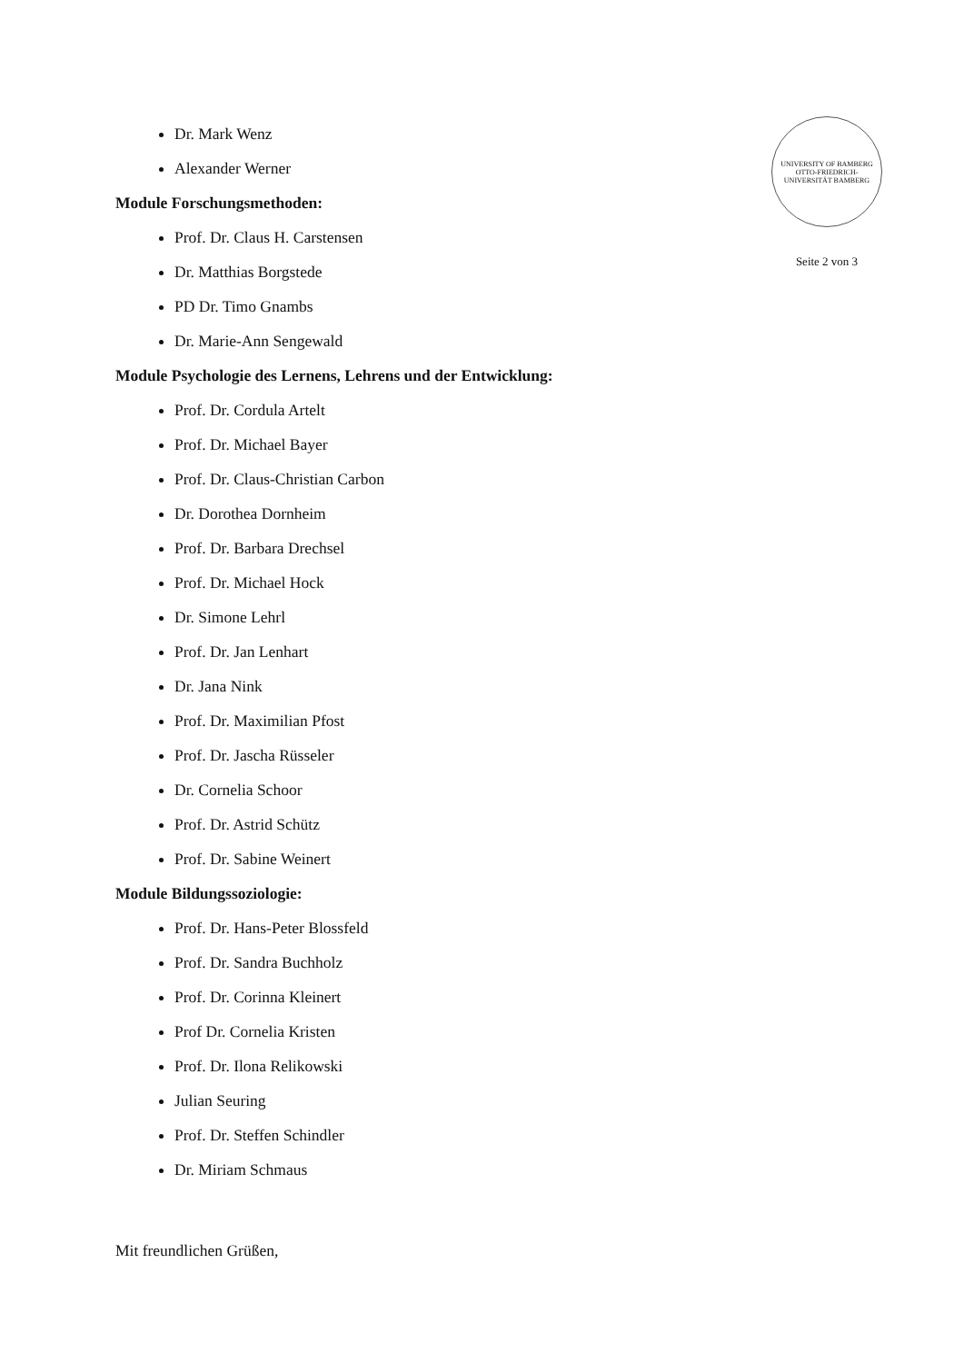Dr. Mark Wenz
Alexander Werner
Module Forschungsmethoden:
Prof. Dr. Claus H. Carstensen
Dr. Matthias Borgstede
PD Dr. Timo Gnambs
Dr. Marie-Ann Sengewald
Module Psychologie des Lernens, Lehrens und der Entwicklung:
Prof. Dr. Cordula Artelt
Prof. Dr. Michael Bayer
Prof. Dr. Claus-Christian Carbon
Dr. Dorothea Dornheim
Prof. Dr. Barbara Drechsel
Prof. Dr. Michael Hock
Dr. Simone Lehrl
Prof. Dr. Jan Lenhart
Dr. Jana Nink
Prof. Dr. Maximilian Pfost
Prof. Dr. Jascha Rüsseler
Dr. Cornelia Schoor
Prof. Dr. Astrid Schütz
Prof. Dr. Sabine Weinert
Module Bildungssoziologie:
Prof. Dr. Hans-Peter Blossfeld
Prof. Dr. Sandra Buchholz
Prof. Dr. Corinna Kleinert
Prof Dr. Cornelia Kristen
Prof. Dr. Ilona Relikowski
Julian Seuring
Prof. Dr. Steffen Schindler
Dr. Miriam Schmaus
Mit freundlichen Grüßen,
UNIVERSITY OF BAMBERG
OTTO-FRIEDRICH-UNIVERSITÄT BAMBERG
Seite 2 von 3